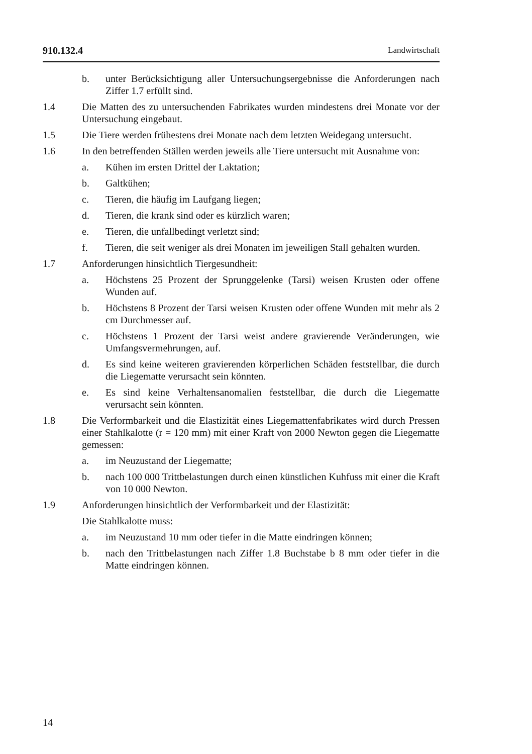910.132.4 Landwirtschaft
b. unter Berücksichtigung aller Untersuchungsergebnisse die Anforderungen nach Ziffer 1.7 erfüllt sind.
1.4 Die Matten des zu untersuchenden Fabrikates wurden mindestens drei Monate vor der Untersuchung eingebaut.
1.5 Die Tiere werden frühestens drei Monate nach dem letzten Weidegang untersucht.
1.6 In den betreffenden Ställen werden jeweils alle Tiere untersucht mit Ausnahme von:
a. Kühen im ersten Drittel der Laktation;
b. Galtkühen;
c. Tieren, die häufig im Laufgang liegen;
d. Tieren, die krank sind oder es kürzlich waren;
e. Tieren, die unfallbedingt verletzt sind;
f. Tieren, die seit weniger als drei Monaten im jeweiligen Stall gehalten wurden.
1.7 Anforderungen hinsichtlich Tiergesundheit:
a. Höchstens 25 Prozent der Sprunggelenke (Tarsi) weisen Krusten oder offene Wunden auf.
b. Höchstens 8 Prozent der Tarsi weisen Krusten oder offene Wunden mit mehr als 2 cm Durchmesser auf.
c. Höchstens 1 Prozent der Tarsi weist andere gravierende Veränderungen, wie Umfangsvermehrungen, auf.
d. Es sind keine weiteren gravierenden körperlichen Schäden feststellbar, die durch die Liegematte verursacht sein könnten.
e. Es sind keine Verhaltensanomalien feststellbar, die durch die Liegematte verursacht sein könnten.
1.8 Die Verformbarkeit und die Elastizität eines Liegemattenfabrikates wird durch Pressen einer Stahlkalotte (r = 120 mm) mit einer Kraft von 2000 Newton gegen die Liegematte gemessen:
a. im Neuzustand der Liegematte;
b. nach 100 000 Trittbelastungen durch einen künstlichen Kuhfuss mit einer die Kraft von 10 000 Newton.
1.9 Anforderungen hinsichtlich der Verformbarkeit und der Elastizität:
Die Stahlkalotte muss:
a. im Neuzustand 10 mm oder tiefer in die Matte eindringen können;
b. nach den Trittbelastungen nach Ziffer 1.8 Buchstabe b 8 mm oder tiefer in die Matte eindringen können.
14